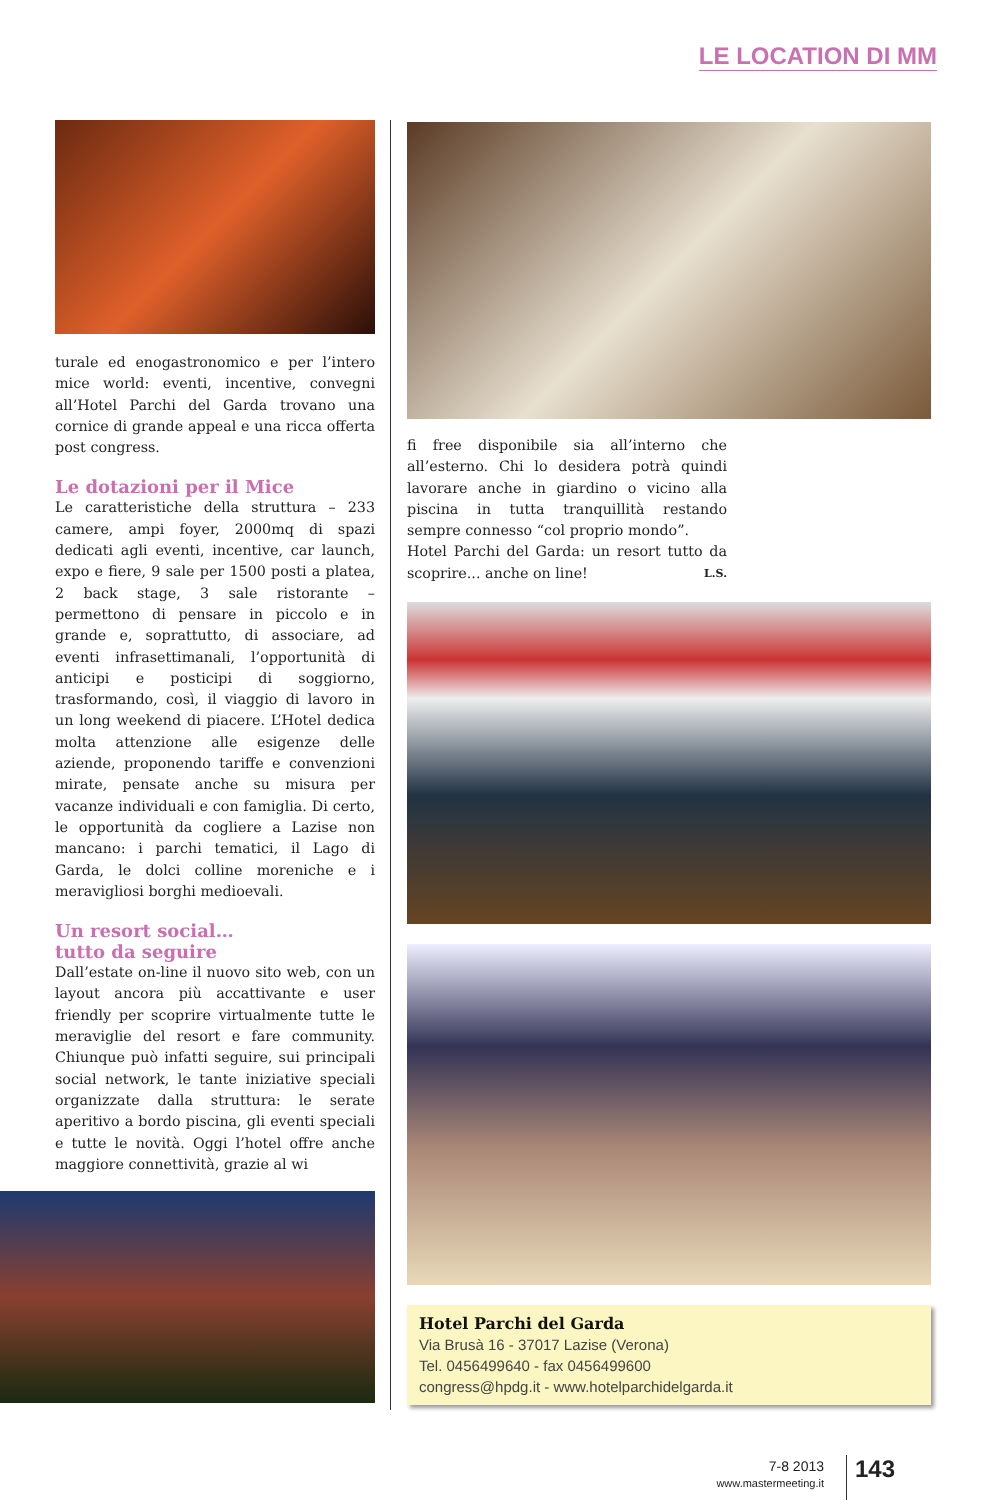LE LOCATION DI MM
turale ed enogastronomico e per l’intero mice world: eventi, incentive, convegni all’Hotel Parchi del Garda trovano una cornice di grande appeal e una ricca offerta post congress.
Le dotazioni per il Mice
Le caratteristiche della struttura – 233 camere, ampi foyer, 2000mq di spazi dedicati agli eventi, incentive, car launch, expo e fiere, 9 sale per 1500 posti a platea, 2 back stage, 3 sale ristorante – permettono di pensare in piccolo e in grande e, soprattutto, di associare, ad eventi infrasettimanali, l’opportunità di anticipi e posticipi di soggiorno, trasformando, così, il viaggio di lavoro in un long weekend di piacere. L’Hotel dedica molta attenzione alle esigenze delle aziende, proponendo tariffe e convenzioni mirate, pensate anche su misura per vacanze individuali e con famiglia. Di certo, le opportunità da cogliere a Lazise non mancano: i parchi tematici, il Lago di Garda, le dolci colline moreniche e i meravigliosi borghi medioevali.
Un resort social…
tutto da seguire
Dall’estate on-line il nuovo sito web, con un layout ancora più accattivante e user friendly per scoprire virtualmente tutte le meraviglie del resort e fare community. Chiunque può infatti seguire, sui principali social network, le tante iniziative speciali organizzate dalla struttura: le serate aperitivo a bordo piscina, gli eventi speciali e tutte le novità. Oggi l’hotel offre anche maggiore connettività, grazie al wi
fi free disponibile sia all’interno che all’esterno. Chi lo desidera potrà quindi lavorare anche in giardino o vicino alla piscina in tutta tranquillità restando sempre connesso “col proprio mondo”.
Hotel Parchi del Garda: un resort tutto da scoprire... anche on line! L.S.
Hotel Parchi del Garda
Via Brusà 16 - 37017 Lazise (Verona)
Tel. 0456499640 - fax 0456499600
congress@hpdg.it - www.hotelparchidelgarda.it
7-8 2013
www.mastermeeting.it
143